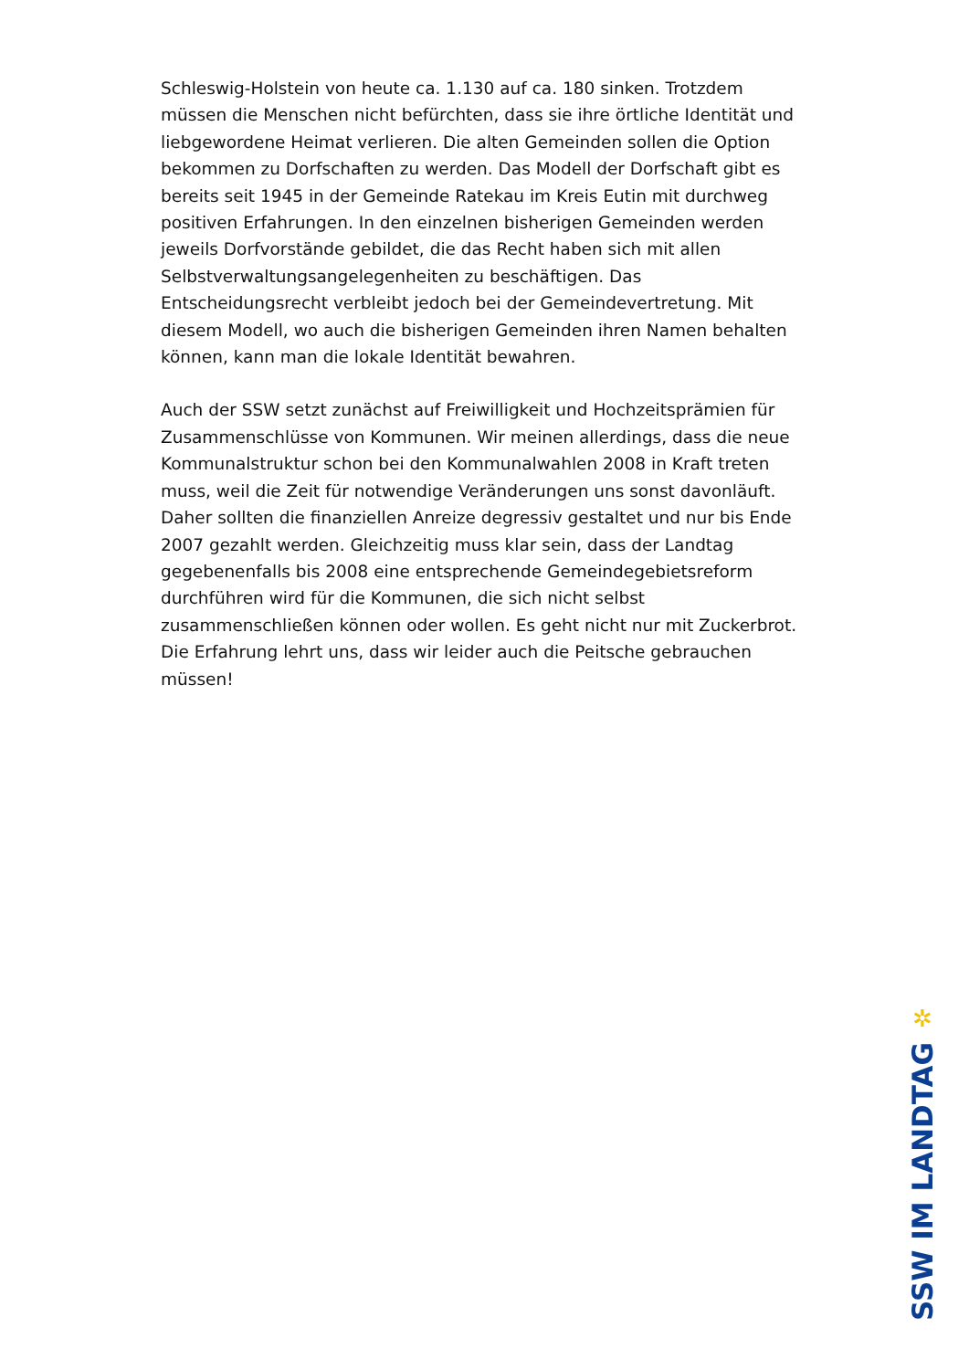Schleswig-Holstein von heute ca. 1.130 auf ca. 180 sinken. Trotzdem müssen die Menschen nicht befürchten, dass sie ihre örtliche Identität und liebgewordene Heimat verlieren. Die alten Gemeinden sollen die Option bekommen zu Dorfschaften zu werden. Das Modell der Dorfschaft gibt es bereits seit 1945 in der Gemeinde Ratekau im Kreis Eutin mit durchweg positiven Erfahrungen. In den einzelnen bisherigen Gemeinden werden jeweils Dorfvorstände gebildet, die das Recht haben sich mit allen Selbstverwaltungsangelegenheiten zu beschäftigen. Das Entscheidungsrecht verbleibt jedoch bei der Gemeindevertretung. Mit diesem Modell, wo auch die bisherigen Gemeinden ihren Namen behalten können, kann man die lokale Identität bewahren.
Auch der SSW setzt zunächst auf Freiwilligkeit und Hochzeitsprämien für Zusammenschlüsse von Kommunen. Wir meinen allerdings, dass die neue Kommunalstruktur schon bei den Kommunalwahlen 2008 in Kraft treten muss, weil die Zeit für notwendige Veränderungen uns sonst davonläuft. Daher sollten die finanziellen Anreize degressiv gestaltet und nur bis Ende 2007 gezahlt werden. Gleichzeitig muss klar sein, dass der Landtag gegebenenfalls bis 2008 eine entsprechende Gemeindegebietsreform durchführen wird für die Kommunen, die sich nicht selbst zusammenschließen können oder wollen. Es geht nicht nur mit Zuckerbrot. Die Erfahrung lehrt uns, dass wir leider auch die Peitsche gebrauchen müssen!
✲
SSW IM LANDTAG